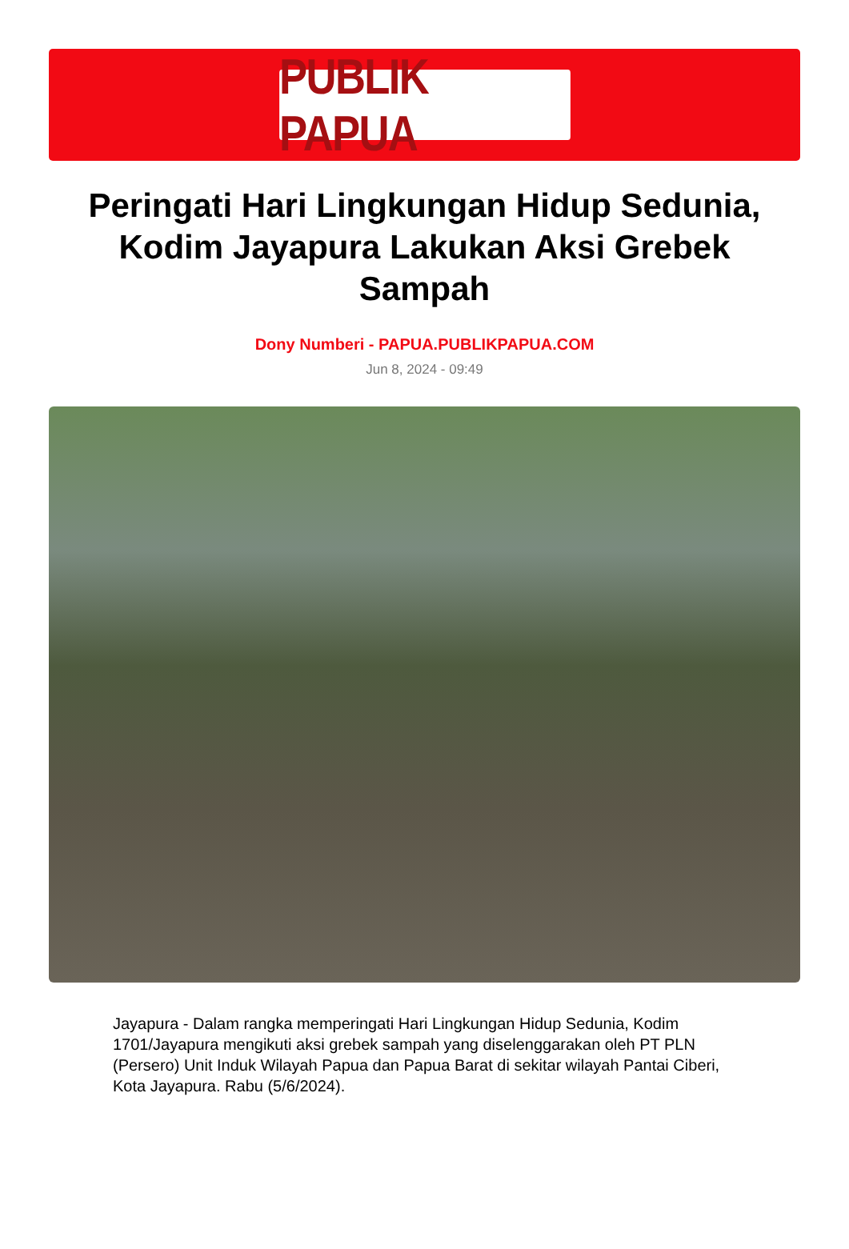PUBLIK PAPUA
Peringati Hari Lingkungan Hidup Sedunia, Kodim Jayapura Lakukan Aksi Grebek Sampah
Dony Numberi - PAPUA.PUBLIKPAPUA.COM
Jun 8, 2024 - 09:49
Jayapura - Dalam rangka memperingati Hari Lingkungan Hidup Sedunia, Kodim 1701/Jayapura mengikuti aksi grebek sampah yang diselenggarakan oleh PT PLN (Persero) Unit Induk Wilayah Papua dan Papua Barat di sekitar wilayah Pantai Ciberi, Kota Jayapura. Rabu (5/6/2024).